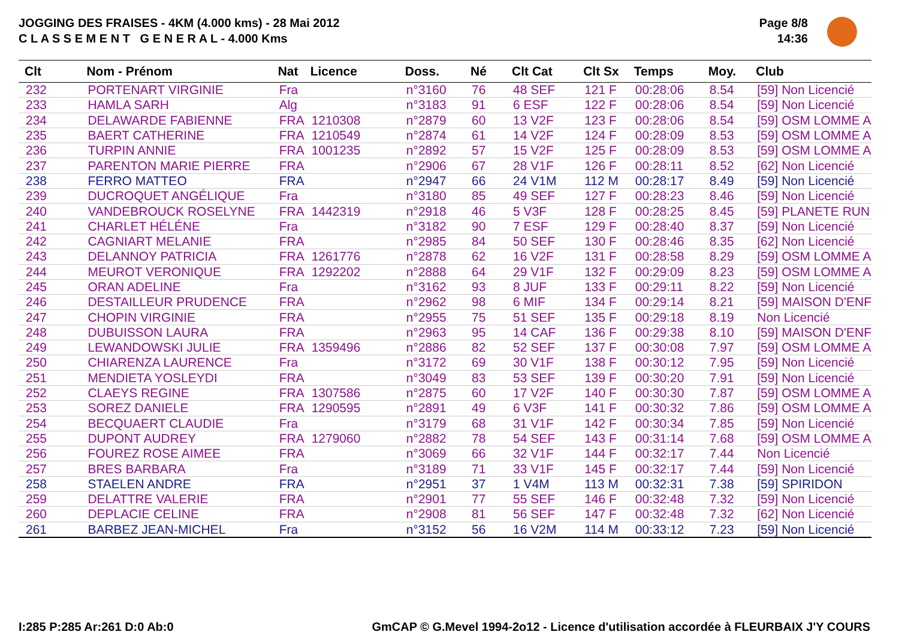JOGGING DES FRAISES - 4KM (4.000 kms) - 28 Mai 2012
C L A S S E M E N T G E N E R A L - 4.000 Kms
Page 8/8
14:36
| Clt | Nom - Prénom | Nat | Licence | Doss. | Né | Clt Cat | Clt Sx | Temps | Moy. | Club |
| --- | --- | --- | --- | --- | --- | --- | --- | --- | --- | --- |
| 232 | PORTENART VIRGINIE | Fra | | n°3160 | 76 | 48 SEF | 121 F | 00:28:06 | 8.54 | [59] Non Licencié |
| 233 | HAMLA SARH | Alg | | n°3183 | 91 | 6 ESF | 122 F | 00:28:06 | 8.54 | [59] Non Licencié |
| 234 | DELAWARDE FABIENNE | FRA | 1210308 | n°2879 | 60 | 13 V2F | 123 F | 00:28:06 | 8.54 | [59] OSM LOMME A |
| 235 | BAERT CATHERINE | FRA | 1210549 | n°2874 | 61 | 14 V2F | 124 F | 00:28:09 | 8.53 | [59] OSM LOMME A |
| 236 | TURPIN ANNIE | FRA | 1001235 | n°2892 | 57 | 15 V2F | 125 F | 00:28:09 | 8.53 | [59] OSM LOMME A |
| 237 | PARENTON MARIE PIERRE | FRA | | n°2906 | 67 | 28 V1F | 126 F | 00:28:11 | 8.52 | [62] Non Licencié |
| 238 | FERRO MATTEO | FRA | | n°2947 | 66 | 24 V1M | 112 M | 00:28:17 | 8.49 | [59] Non Licencié |
| 239 | DUCROQUET ANGÉLIQUE | Fra | | n°3180 | 85 | 49 SEF | 127 F | 00:28:23 | 8.46 | [59] Non Licencié |
| 240 | VANDEBROUCK ROSELYNE | FRA | 1442319 | n°2918 | 46 | 5 V3F | 128 F | 00:28:25 | 8.45 | [59] PLANETE RUN |
| 241 | CHARLET HÉLÉNE | Fra | | n°3182 | 90 | 7 ESF | 129 F | 00:28:40 | 8.37 | [59] Non Licencié |
| 242 | CAGNIART MELANIE | FRA | | n°2985 | 84 | 50 SEF | 130 F | 00:28:46 | 8.35 | [62] Non Licencié |
| 243 | DELANNOY PATRICIA | FRA | 1261776 | n°2878 | 62 | 16 V2F | 131 F | 00:28:58 | 8.29 | [59] OSM LOMME A |
| 244 | MEUROT VERONIQUE | FRA | 1292202 | n°2888 | 64 | 29 V1F | 132 F | 00:29:09 | 8.23 | [59] OSM LOMME A |
| 245 | ORAN ADELINE | Fra | | n°3162 | 93 | 8 JUF | 133 F | 00:29:11 | 8.22 | [59] Non Licencié |
| 246 | DESTAILLEUR PRUDENCE | FRA | | n°2962 | 98 | 6 MIF | 134 F | 00:29:14 | 8.21 | [59] MAISON D'ENF |
| 247 | CHOPIN VIRGINIE | FRA | | n°2955 | 75 | 51 SEF | 135 F | 00:29:18 | 8.19 | Non Licencié |
| 248 | DUBUISSON LAURA | FRA | | n°2963 | 95 | 14 CAF | 136 F | 00:29:38 | 8.10 | [59] MAISON D'ENF |
| 249 | LEWANDOWSKI JULIE | FRA | 1359496 | n°2886 | 82 | 52 SEF | 137 F | 00:30:08 | 7.97 | [59] OSM LOMME A |
| 250 | CHIARENZA LAURENCE | Fra | | n°3172 | 69 | 30 V1F | 138 F | 00:30:12 | 7.95 | [59] Non Licencié |
| 251 | MENDIETA YOSLEYDI | FRA | | n°3049 | 83 | 53 SEF | 139 F | 00:30:20 | 7.91 | [59] Non Licencié |
| 252 | CLAEYS REGINE | FRA | 1307586 | n°2875 | 60 | 17 V2F | 140 F | 00:30:30 | 7.87 | [59] OSM LOMME A |
| 253 | SOREZ DANIELE | FRA | 1290595 | n°2891 | 49 | 6 V3F | 141 F | 00:30:32 | 7.86 | [59] OSM LOMME A |
| 254 | BECQUAERT CLAUDIE | Fra | | n°3179 | 68 | 31 V1F | 142 F | 00:30:34 | 7.85 | [59] Non Licencié |
| 255 | DUPONT AUDREY | FRA | 1279060 | n°2882 | 78 | 54 SEF | 143 F | 00:31:14 | 7.68 | [59] OSM LOMME A |
| 256 | FOUREZ ROSE AIMEE | FRA | | n°3069 | 66 | 32 V1F | 144 F | 00:32:17 | 7.44 | Non Licencié |
| 257 | BRES BARBARA | Fra | | n°3189 | 71 | 33 V1F | 145 F | 00:32:17 | 7.44 | [59] Non Licencié |
| 258 | STAELEN ANDRE | FRA | | n°2951 | 37 | 1 V4M | 113 M | 00:32:31 | 7.38 | [59] SPIRIDON |
| 259 | DELATTRE VALERIE | FRA | | n°2901 | 77 | 55 SEF | 146 F | 00:32:48 | 7.32 | [59] Non Licencié |
| 260 | DEPLACIE CELINE | FRA | | n°2908 | 81 | 56 SEF | 147 F | 00:32:48 | 7.32 | [62] Non Licencié |
| 261 | BARBEZ JEAN-MICHEL | Fra | | n°3152 | 56 | 16 V2M | 114 M | 00:33:12 | 7.23 | [59] Non Licencié |
I:285 P:285 Ar:261 D:0 Ab:0
GmCAP © G.Mevel 1994-2o12 - Licence d'utilisation accordée à FLEURBAIX J'Y COURS